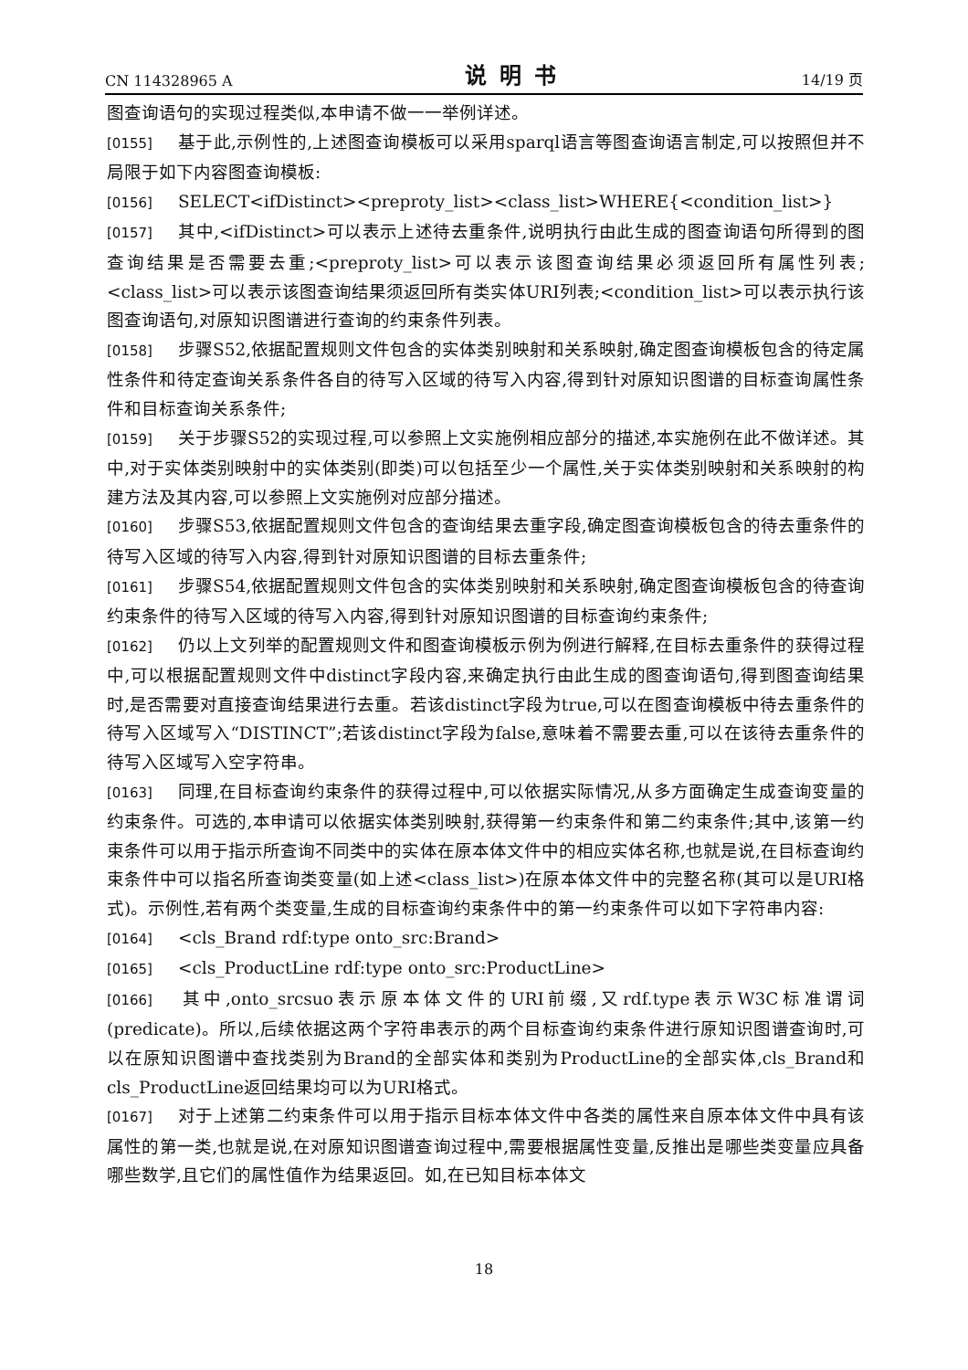CN 114328965 A 说明书 14/19 页
图查询语句的实现过程类似,本申请不做一一举例详述。
[0155] 基于此,示例性的,上述图查询模板可以采用sparql语言等图查询语言制定,可以按照但并不局限于如下内容图查询模板:
[0156] SELECT<ifDistinct><preproty_list><class_list>WHERE{<condition_list>}
[0157] 其中,<ifDistinct>可以表示上述待去重条件,说明执行由此生成的图查询语句所得到的图查询结果是否需要去重;<preproty_list>可以表示该图查询结果必须返回所有属性列表;<class_list>可以表示该图查询结果须返回所有类实体URI列表;<condition_list>可以表示执行该图查询语句,对原知识图谱进行查询的约束条件列表。
[0158] 步骤S52,依据配置规则文件包含的实体类别映射和关系映射,确定图查询模板包含的待定属性条件和待定查询关系条件各自的待写入区域的待写入内容,得到针对原知识图谱的目标查询属性条件和目标查询关系条件;
[0159] 关于步骤S52的实现过程,可以参照上文实施例相应部分的描述,本实施例在此不做详述。其中,对于实体类别映射中的实体类别(即类)可以包括至少一个属性,关于实体类别映射和关系映射的构建方法及其内容,可以参照上文实施例对应部分描述。
[0160] 步骤S53,依据配置规则文件包含的查询结果去重字段,确定图查询模板包含的待去重条件的待写入区域的待写入内容,得到针对原知识图谱的目标去重条件;
[0161] 步骤S54,依据配置规则文件包含的实体类别映射和关系映射,确定图查询模板包含的待查询约束条件的待写入区域的待写入内容,得到针对原知识图谱的目标查询约束条件;
[0162] 仍以上文列举的配置规则文件和图查询模板示例为例进行解释,在目标去重条件的获得过程中,可以根据配置规则文件中distinct字段内容,来确定执行由此生成的图查询语句,得到图查询结果时,是否需要对直接查询结果进行去重。若该distinct字段为true,可以在图查询模板中待去重条件的待写入区域写入“DISTINCT”;若该distinct字段为false,意味着不需要去重,可以在该待去重条件的待写入区域写入空字符串。
[0163] 同理,在目标查询约束条件的获得过程中,可以依据实际情况,从多方面确定生成查询变量的约束条件。可选的,本申请可以依据实体类别映射,获得第一约束条件和第二约束条件;其中,该第一约束条件可以用于指示所查询不同类中的实体在原本体文件中的相应实体名称,也就是说,在目标查询约束条件中可以指名所查询类变量(如上述<class_list>)在原本体文件中的完整名称(其可以是URI格式)。示例性,若有两个类变量,生成的目标查询约束条件中的第一约束条件可以如下字符串内容:
[0164] <cls_Brand rdf:type onto_src:Brand>
[0165] <cls_ProductLine rdf:type onto_src:ProductLine>
[0166] 其中,onto_srcsuo表示原本体文件的URI前缀,又rdf.type表示W3C标准谓词(predicate)。所以,后续依据这两个字符串表示的两个目标查询约束条件进行原知识图谱查询时,可以在原知识图谱中查找类别为Brand的全部实体和类别为ProductLine的全部实体,cls_Brand和cls_ProductLine返回结果均可以为URI格式。
[0167] 对于上述第二约束条件可以用于指示目标本体文件中各类的属性来自原本体文件中具有该属性的第一类,也就是说,在对原知识图谱查询过程中,需要根据属性变量,反推出是哪些类变量应具备哪些数学,且它们的属性值作为结果返回。如,在已知目标本体文
18